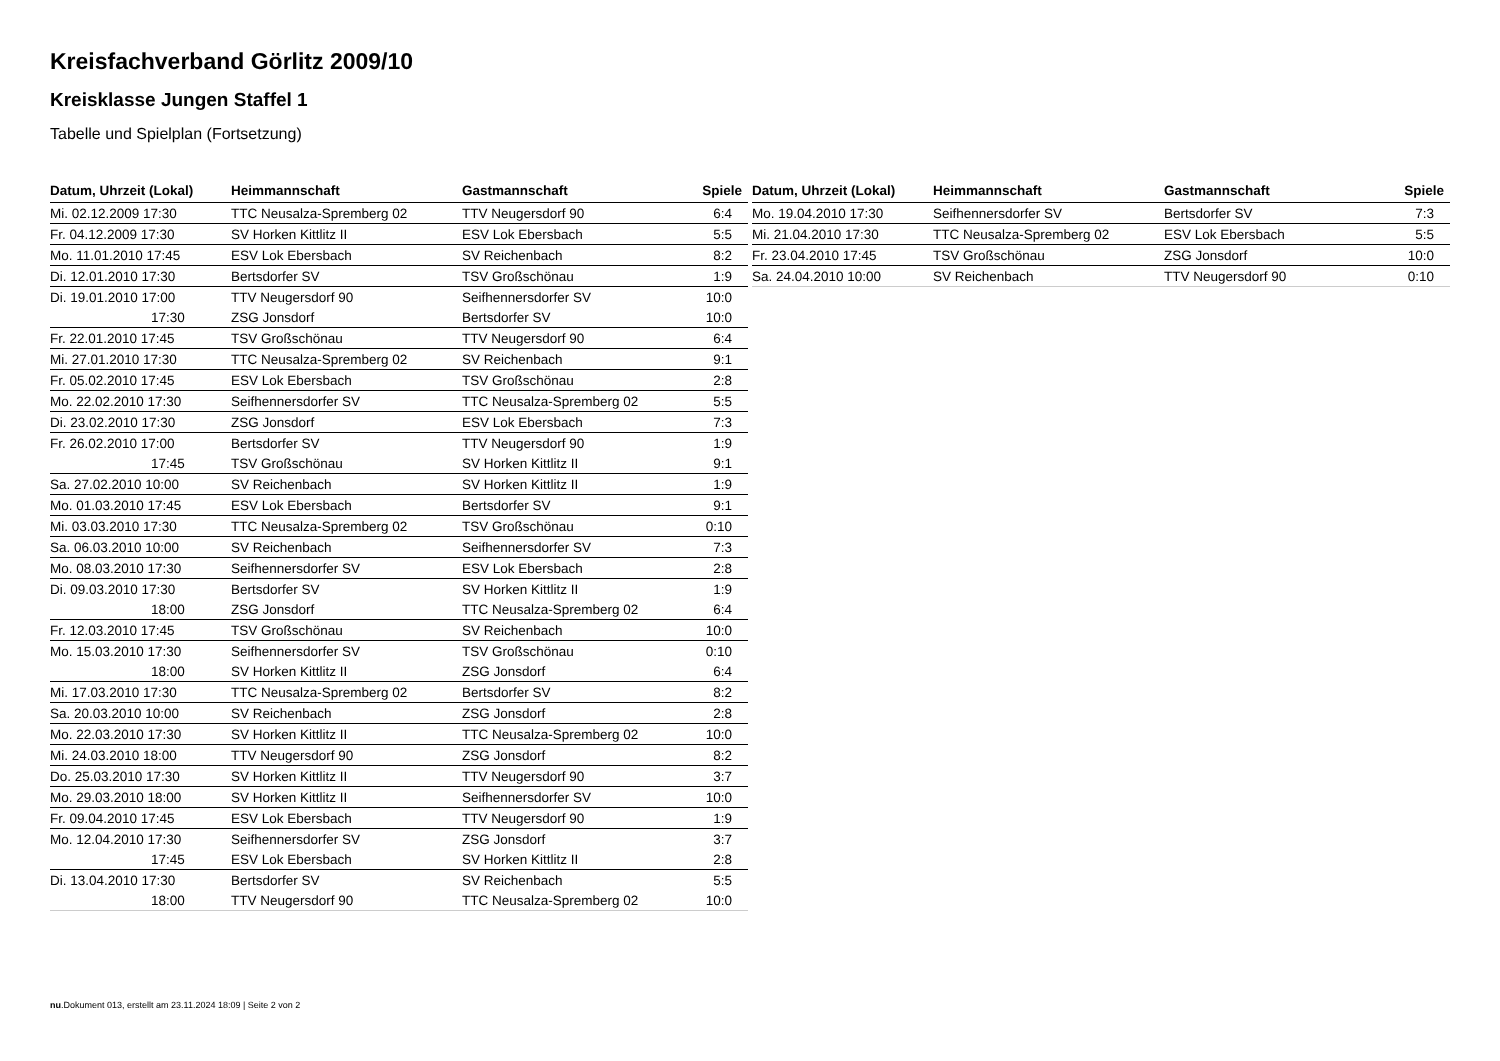Kreisfachverband Görlitz 2009/10
Kreisklasse Jungen Staffel 1
Tabelle und Spielplan (Fortsetzung)
| Datum, Uhrzeit (Lokal) | Heimmannschaft | Gastmannschaft | Spiele |
| --- | --- | --- | --- |
| Mi. 02.12.2009 17:30 | TTC Neusalza-Spremberg 02 | TTV Neugersdorf 90 | 6:4 |
| Fr. 04.12.2009 17:30 | SV Horken Kittlitz II | ESV Lok Ebersbach | 5:5 |
| Mo. 11.01.2010 17:45 | ESV Lok Ebersbach | SV Reichenbach | 8:2 |
| Di. 12.01.2010 17:30 | Bertsdorfer SV | TSV Großschönau | 1:9 |
| Di. 19.01.2010 17:00 | TTV Neugersdorf 90 | Seifhennersdorfer SV | 10:0 |
| 17:30 | ZSG Jonsdorf | Bertsdorfer SV | 10:0 |
| Fr. 22.01.2010 17:45 | TSV Großschönau | TTV Neugersdorf 90 | 6:4 |
| Mi. 27.01.2010 17:30 | TTC Neusalza-Spremberg 02 | SV Reichenbach | 9:1 |
| Fr. 05.02.2010 17:45 | ESV Lok Ebersbach | TSV Großschönau | 2:8 |
| Mo. 22.02.2010 17:30 | Seifhennersdorfer SV | TTC Neusalza-Spremberg 02 | 5:5 |
| Di. 23.02.2010 17:30 | ZSG Jonsdorf | ESV Lok Ebersbach | 7:3 |
| Fr. 26.02.2010 17:00 | Bertsdorfer SV | TTV Neugersdorf 90 | 1:9 |
| 17:45 | TSV Großschönau | SV Horken Kittlitz II | 9:1 |
| Sa. 27.02.2010 10:00 | SV Reichenbach | SV Horken Kittlitz II | 1:9 |
| Mo. 01.03.2010 17:45 | ESV Lok Ebersbach | Bertsdorfer SV | 9:1 |
| Mi. 03.03.2010 17:30 | TTC Neusalza-Spremberg 02 | TSV Großschönau | 0:10 |
| Sa. 06.03.2010 10:00 | SV Reichenbach | Seifhennersdorfer SV | 7:3 |
| Mo. 08.03.2010 17:30 | Seifhennersdorfer SV | ESV Lok Ebersbach | 2:8 |
| Di. 09.03.2010 17:30 | Bertsdorfer SV | SV Horken Kittlitz II | 1:9 |
| 18:00 | ZSG Jonsdorf | TTC Neusalza-Spremberg 02 | 6:4 |
| Fr. 12.03.2010 17:45 | TSV Großschönau | SV Reichenbach | 10:0 |
| Mo. 15.03.2010 17:30 | Seifhennersdorfer SV | TSV Großschönau | 0:10 |
| 18:00 | SV Horken Kittlitz II | ZSG Jonsdorf | 6:4 |
| Mi. 17.03.2010 17:30 | TTC Neusalza-Spremberg 02 | Bertsdorfer SV | 8:2 |
| Sa. 20.03.2010 10:00 | SV Reichenbach | ZSG Jonsdorf | 2:8 |
| Mo. 22.03.2010 17:30 | SV Horken Kittlitz II | TTC Neusalza-Spremberg 02 | 10:0 |
| Mi. 24.03.2010 18:00 | TTV Neugersdorf 90 | ZSG Jonsdorf | 8:2 |
| Do. 25.03.2010 17:30 | SV Horken Kittlitz II | TTV Neugersdorf 90 | 3:7 |
| Mo. 29.03.2010 18:00 | SV Horken Kittlitz II | Seifhennersdorfer SV | 10:0 |
| Fr. 09.04.2010 17:45 | ESV Lok Ebersbach | TTV Neugersdorf 90 | 1:9 |
| Mo. 12.04.2010 17:30 | Seifhennersdorfer SV | ZSG Jonsdorf | 3:7 |
| 17:45 | ESV Lok Ebersbach | SV Horken Kittlitz II | 2:8 |
| Di. 13.04.2010 17:30 | Bertsdorfer SV | SV Reichenbach | 5:5 |
| 18:00 | TTV Neugersdorf 90 | TTC Neusalza-Spremberg 02 | 10:0 |
| Datum, Uhrzeit (Lokal) | Heimmannschaft | Gastmannschaft | Spiele |
| --- | --- | --- | --- |
| Mo. 19.04.2010 17:30 | Seifhennersdorfer SV | Bertsdorfer SV | 7:3 |
| Mi. 21.04.2010 17:30 | TTC Neusalza-Spremberg 02 | ESV Lok Ebersbach | 5:5 |
| Fr. 23.04.2010 17:45 | TSV Großschönau | ZSG Jonsdorf | 10:0 |
| Sa. 24.04.2010 10:00 | SV Reichenbach | TTV Neugersdorf 90 | 0:10 |
nu.Dokument 013, erstellt am 23.11.2024 18:09 | Seite 2 von 2